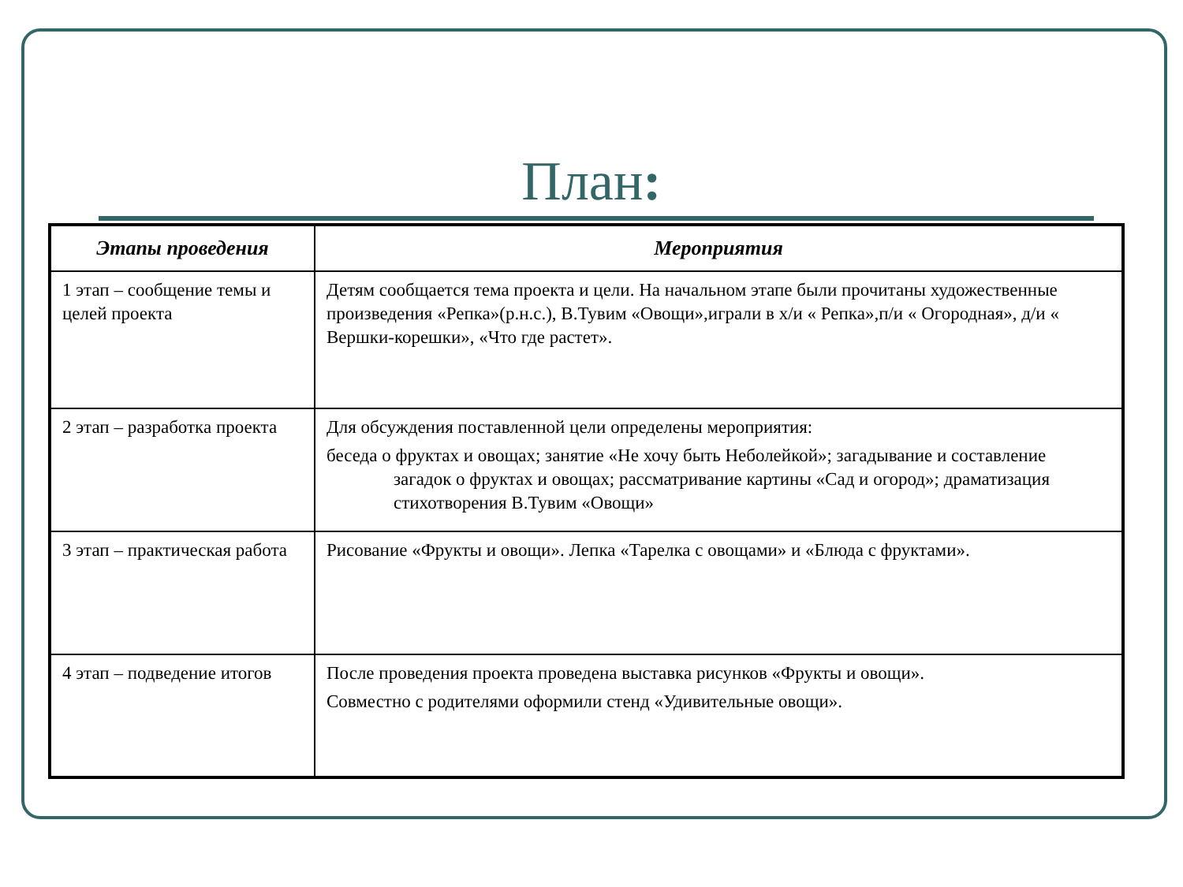План:
| Этапы проведения | Мероприятия |
| --- | --- |
| 1 этап – сообщение темы и целей проекта | Детям сообщается тема проекта и цели. На начальном этапе были прочитаны художественные произведения «Репка»(р.н.с.), В.Тувим «Овощи»,играли в х/и « Репка»,п/и « Огородная», д/и « Вершки-корешки», «Что где растет». |
| 2 этап – разработка проекта | Для обсуждения поставленной цели определены мероприятия: беседа о фруктах и овощах; занятие «Не хочу быть Неболейкой»; загадывание и составление загадок о фруктах и овощах; рассматривание картины «Сад и огород»; драматизация стихотворения В.Тувим «Овощи» |
| 3 этап – практическая работа | Рисование «Фрукты и овощи». Лепка «Тарелка с овощами» и «Блюда с фруктами». |
| 4 этап – подведение итогов | После проведения проекта проведена выставка рисунков «Фрукты и овощи». Совместно с родителями оформили стенд «Удивительные овощи». |